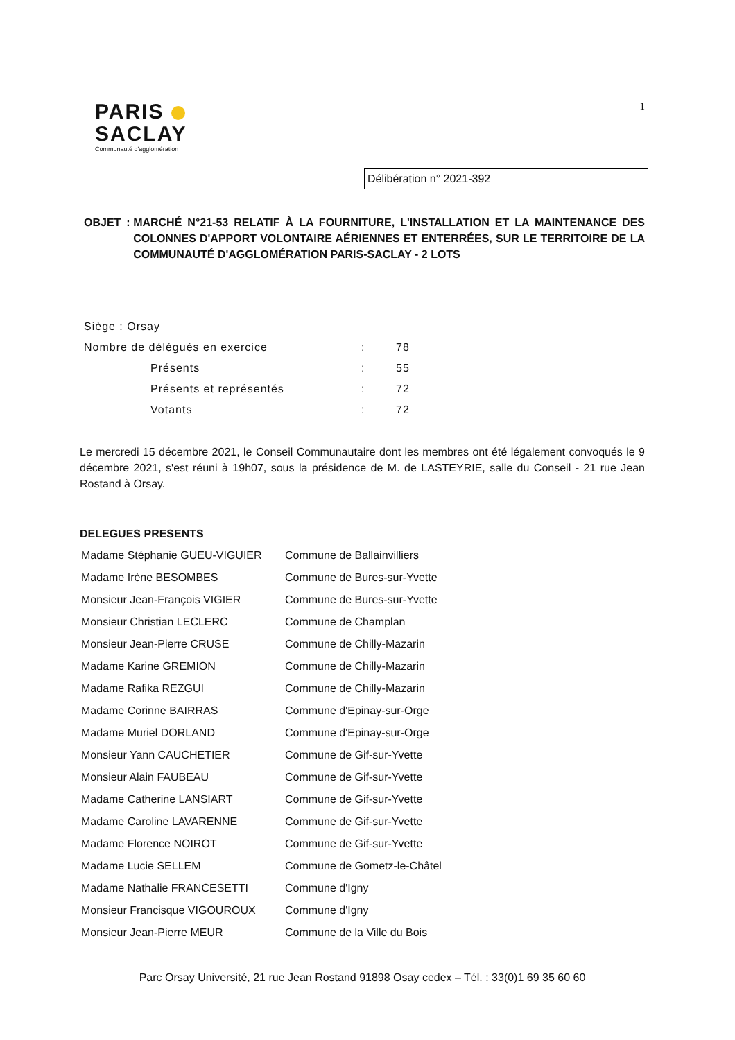PARIS
SACLAY
Communauté d'agglomération
1
Délibération n° 2021-392
OBJET: MARCHÉ N°21-53 RELATIF À LA FOURNITURE, L'INSTALLATION ET LA MAINTENANCE DES COLONNES D'APPORT VOLONTAIRE AÉRIENNES ET ENTERRÉES, SUR LE TERRITOIRE DE LA COMMUNAUTÉ D'AGGLOMÉRATION PARIS-SACLAY - 2 LOTS
| Siège : Orsay | | |
| Nombre de délégués en exercice | : | 78 |
| Présents | : | 55 |
| Présents et représentés | : | 72 |
| Votants | : | 72 |
Le mercredi 15 décembre 2021, le Conseil Communautaire dont les membres ont été légalement convoqués le 9 décembre 2021, s'est réuni à 19h07, sous la présidence de M. de LASTEYRIE, salle du Conseil - 21 rue Jean Rostand à Orsay.
DELEGUES PRESENTS
| Madame Stéphanie GUEU-VIGUIER | Commune de Ballainvilliers |
| Madame Irène BESOMBES | Commune de Bures-sur-Yvette |
| Monsieur Jean-François VIGIER | Commune de Bures-sur-Yvette |
| Monsieur Christian LECLERC | Commune de Champlan |
| Monsieur Jean-Pierre CRUSE | Commune de Chilly-Mazarin |
| Madame Karine GREMION | Commune de Chilly-Mazarin |
| Madame Rafika REZGUI | Commune de Chilly-Mazarin |
| Madame Corinne BAIRRAS | Commune d'Epinay-sur-Orge |
| Madame Muriel DORLAND | Commune d'Epinay-sur-Orge |
| Monsieur Yann CAUCHETIER | Commune de Gif-sur-Yvette |
| Monsieur Alain FAUBEAU | Commune de Gif-sur-Yvette |
| Madame Catherine LANSIART | Commune de Gif-sur-Yvette |
| Madame Caroline LAVARENNE | Commune de Gif-sur-Yvette |
| Madame Florence NOIROT | Commune de Gif-sur-Yvette |
| Madame Lucie SELLEM | Commune de Gometz-le-Châtel |
| Madame Nathalie FRANCESETTI | Commune d'Igny |
| Monsieur Francisque VIGOUROUX | Commune d'Igny |
| Monsieur Jean-Pierre MEUR | Commune de la Ville du Bois |
Parc Orsay Université, 21 rue Jean Rostand 91898 Osay cedex – Tél. : 33(0)1 69 35 60 60